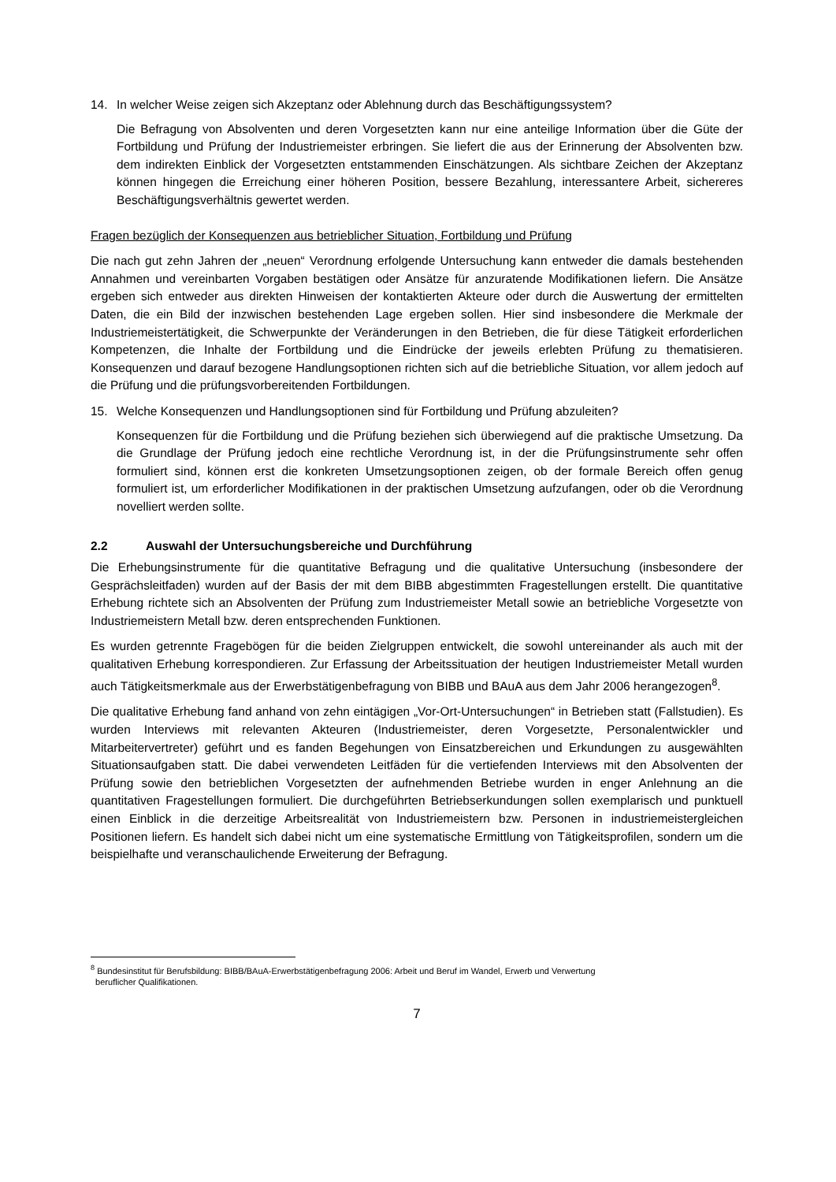14. In welcher Weise zeigen sich Akzeptanz oder Ablehnung durch das Beschäftigungssystem?
Die Befragung von Absolventen und deren Vorgesetzten kann nur eine anteilige Information über die Güte der Fortbildung und Prüfung der Industriemeister erbringen. Sie liefert die aus der Erinnerung der Absolventen bzw. dem indirekten Einblick der Vorgesetzten entstammenden Einschätzungen. Als sichtbare Zeichen der Akzeptanz können hingegen die Erreichung einer höheren Position, bessere Bezahlung, interessantere Arbeit, sichereres Beschäftigungsverhältnis gewertet werden.
Fragen bezüglich der Konsequenzen aus betrieblicher Situation, Fortbildung und Prüfung
Die nach gut zehn Jahren der „neuen“ Verordnung erfolgende Untersuchung kann entweder die damals bestehenden Annahmen und vereinbarten Vorgaben bestätigen oder Ansätze für anzuratende Modifikationen liefern. Die Ansätze ergeben sich entweder aus direkten Hinweisen der kontaktierten Akteure oder durch die Auswertung der ermittelten Daten, die ein Bild der inzwischen bestehenden Lage ergeben sollen. Hier sind insbesondere die Merkmale der Industriemeistertätigkeit, die Schwerpunkte der Veränderungen in den Betrieben, die für diese Tätigkeit erforderlichen Kompetenzen, die Inhalte der Fortbildung und die Eindrücke der jeweils erlebten Prüfung zu thematisieren. Konsequenzen und darauf bezogene Handlungsoptionen richten sich auf die betriebliche Situation, vor allem jedoch auf die Prüfung und die prüfungsvorbereitenden Fortbildungen.
15. Welche Konsequenzen und Handlungsoptionen sind für Fortbildung und Prüfung abzuleiten?
Konsequenzen für die Fortbildung und die Prüfung beziehen sich überwiegend auf die praktische Umsetzung. Da die Grundlage der Prüfung jedoch eine rechtliche Verordnung ist, in der die Prüfungsinstrumente sehr offen formuliert sind, können erst die konkreten Umsetzungsoptionen zeigen, ob der formale Bereich offen genug formuliert ist, um erforderlicher Modifikationen in der praktischen Umsetzung aufzufangen, oder ob die Verordnung novelliert werden sollte.
2.2 Auswahl der Untersuchungsbereiche und Durchführung
Die Erhebungsinstrumente für die quantitative Befragung und die qualitative Untersuchung (insbesondere der Gesprächsleitfaden) wurden auf der Basis der mit dem BIBB abgestimmten Fragestellungen erstellt. Die quantitative Erhebung richtete sich an Absolventen der Prüfung zum Industriemeister Metall sowie an betriebliche Vorgesetzte von Industriemeistern Metall bzw. deren entsprechenden Funktionen.
Es wurden getrennte Fragebögen für die beiden Zielgruppen entwickelt, die sowohl untereinander als auch mit der qualitativen Erhebung korrespondieren. Zur Erfassung der Arbeitssituation der heutigen Industriemeister Metall wurden auch Tätigkeitsmerkmale aus der Erwerbstätigenbefragung von BIBB und BAuA aus dem Jahr 2006 herangezogen<sup>8</sup>.
Die qualitative Erhebung fand anhand von zehn eintägigen „Vor-Ort-Untersuchungen“ in Betrieben statt (Fallstudien). Es wurden Interviews mit relevanten Akteuren (Industriemeister, deren Vorgesetzte, Personalentwickler und Mitarbeitervertreter) geführt und es fanden Begehungen von Einsatzbereichen und Erkundungen zu ausgewählten Situationsaufgaben statt. Die dabei verwendeten Leitfäden für die vertiefenden Interviews mit den Absolventen der Prüfung sowie den betrieblichen Vorgesetzten der aufnehmenden Betriebe wurden in enger Anlehnung an die quantitativen Fragestellungen formuliert. Die durchgeführten Betriebserkundungen sollen exemplarisch und punktuell einen Einblick in die derzeitige Arbeitsrealität von Industriemeistern bzw. Personen in industriemeistergleichen Positionen liefern. Es handelt sich dabei nicht um eine systematische Ermittlung von Tätigkeitsprofilen, sondern um die beispielhafte und veranschaulichende Erweiterung der Befragung.
<sup>8</sup> Bundesinstitut für Berufsbildung: BIBB/BAuA-Erwerbstätigenbefragung 2006: Arbeit und Beruf im Wandel, Erwerb und Verwertung
beruflicher Qualifikationen.
7